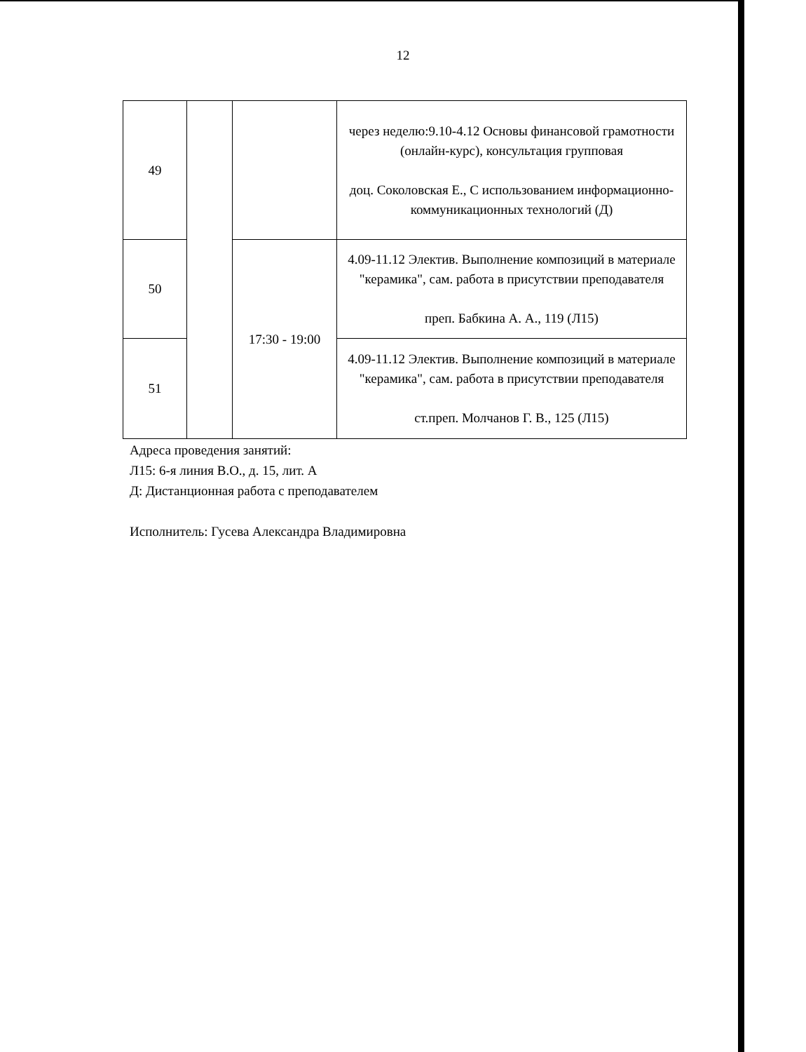12
| 49 | | | через неделю:9.10-4.12 Основы финансовой грамотности (онлайн-курс), консультация групповая доц. Соколовская Е., С использованием информационно-коммуникационных технологий (Д) |
| 50 | | 17:30 - 19:00 | 4.09-11.12 Электив. Выполнение композиций в материале "керамика", сам. работа в присутствии преподавателя преп. Бабкина А. А., 119 (Л15) |
| 51 | | | 4.09-11.12 Электив. Выполнение композиций в материале "керамика", сам. работа в присутствии преподавателя ст.преп. Молчанов Г. В., 125 (Л15) |
Адреса проведения занятий:
Л15: 6-я линия В.О., д. 15, лит. А
Д: Дистанционная работа с преподавателем
Исполнитель: Гусева Александра Владимировна